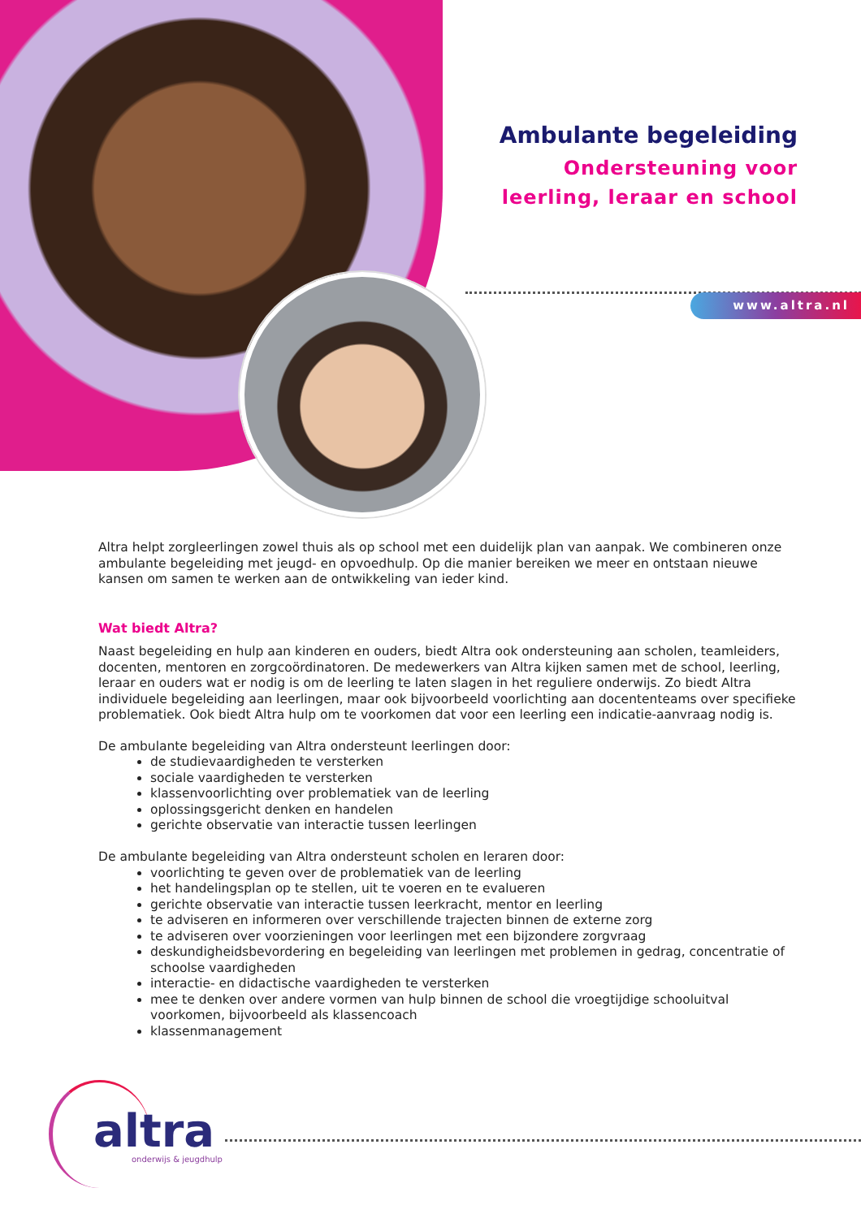Ambulante begeleiding
Ondersteuning voor
leerling, leraar en school
www.altra.nl
Altra helpt zorgleerlingen zowel thuis als op school met een duidelijk plan van aanpak. We combineren onze ambulante begeleiding met jeugd- en opvoedhulp. Op die manier bereiken we meer en ontstaan nieuwe kansen om samen te werken aan de ontwikkeling van ieder kind.
Wat biedt Altra?
Naast begeleiding en hulp aan kinderen en ouders, biedt Altra ook ondersteuning aan scholen, teamleiders, docenten, mentoren en zorgcoördinatoren. De medewerkers van Altra kijken samen met de school, leerling, leraar en ouders wat er nodig is om de leerling te laten slagen in het reguliere onderwijs. Zo biedt Altra individuele begeleiding aan leerlingen, maar ook bijvoorbeeld voorlichting aan docententeams over specifieke problematiek. Ook biedt Altra hulp om te voorkomen dat voor een leerling een indicatie-aanvraag nodig is.
De ambulante begeleiding van Altra ondersteunt leerlingen door:
de studievaardigheden te versterken
sociale vaardigheden te versterken
klassenvoorlichting over problematiek van de leerling
oplossingsgericht denken en handelen
gerichte observatie van interactie tussen leerlingen
De ambulante begeleiding van Altra ondersteunt scholen en leraren door:
voorlichting te geven over de problematiek van de leerling
het handelingsplan op te stellen, uit te voeren en te evalueren
gerichte observatie van interactie tussen leerkracht, mentor en leerling
te adviseren en informeren over verschillende trajecten binnen de externe zorg
te adviseren over voorzieningen voor leerlingen met een bijzondere zorgvraag
deskundigheidsbevordering en begeleiding van leerlingen met problemen in gedrag, concentratie of schoolse vaardigheden
interactie- en didactische vaardigheden te versterken
mee te denken over andere vormen van hulp binnen de school die vroegtijdige schooluitval voorkomen, bijvoorbeeld als klassencoach
klassenmanagement
altra
onderwijs & jeugdhulp